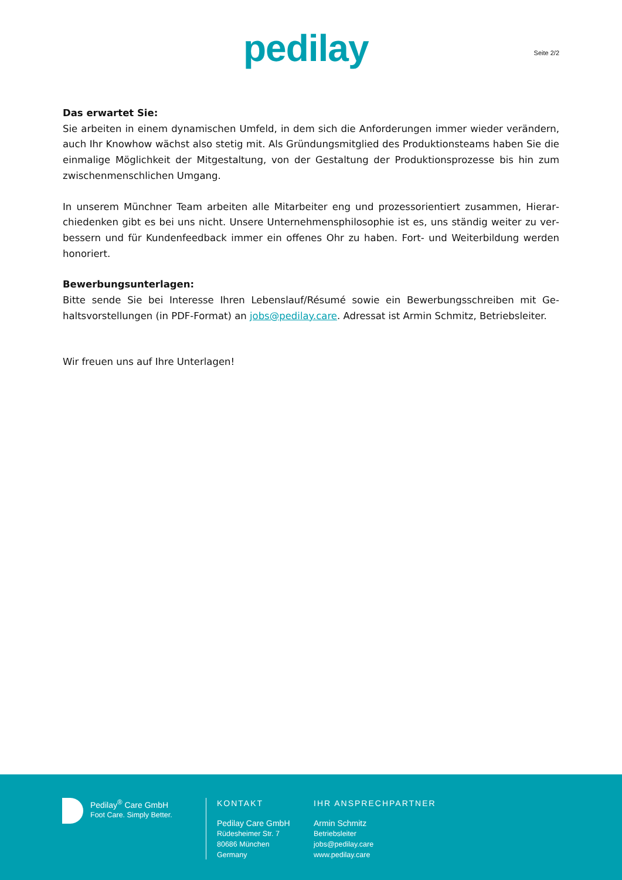pedilay Seite 2/2
Das erwartet Sie:
Sie arbeiten in einem dynamischen Umfeld, in dem sich die Anforderungen immer wieder verändern, auch Ihr Knowhow wächst also stetig mit. Als Gründungsmitglied des Produktionsteams haben Sie die einmalige Möglichkeit der Mitgestaltung, von der Gestaltung der Produktionsprozesse bis hin zum zwischenmenschlichen Umgang.
In unserem Münchner Team arbeiten alle Mitarbeiter eng und prozessorientiert zusammen, Hierar­chiedenken gibt es bei uns nicht. Unsere Unternehmensphilosophie ist es, uns ständig weiter zu ver­bessern und für Kundenfeedback immer ein offenes Ohr zu haben. Fort- und Weiterbildung werden honoriert.
Bewerbungsunterlagen:
Bitte sende Sie bei Interesse Ihren Lebenslauf/Résumé sowie ein Bewerbungsschreiben mit Ge­haltsvorstellungen (in PDF-Format) an jobs@pedilay.care. Adressat ist Armin Schmitz, Be­triebsleiter.
Wir freuen uns auf Ihre Unterlagen!
Pedilay<sup>®</sup> Care GmbH
Foot Care. Simply Better.
KONTAKT
Pedilay Care GmbH
Rüdesheimer Str. 7
80686 München
Germany
IHR ANSPRECHPARTNER
Armin Schmitz
Betriebsleiter
jobs@pedilay.care
www.pedilay.care